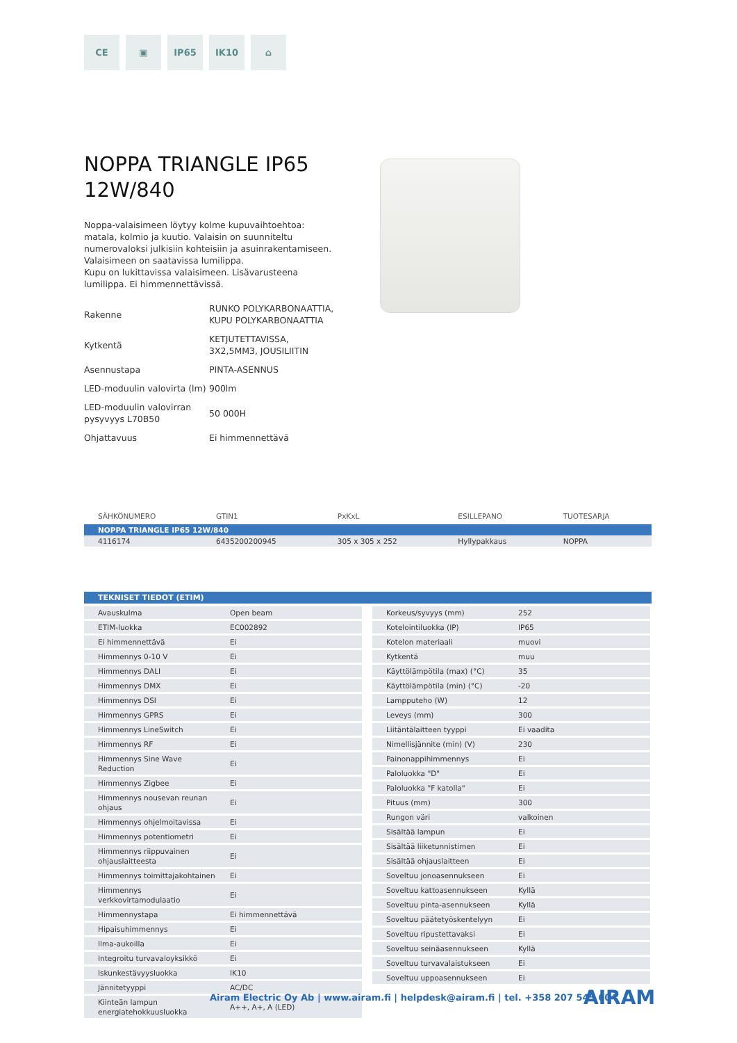CE ▣ IP65 IK10 ⌂
NOPPA TRIANGLE IP65
12W/840
Noppa-valaisimeen löytyy kolme kupuvaihtoehtoa: matala, kolmio ja kuutio. Valaisin on suunniteltu numerovaloksi julkisiin kohteisiin ja asuinrakentamiseen. Valaisimeen on saatavissa lumilippa.
Kupu on lukittavissa valaisimeen. Lisävarusteena lumilippa. Ei himmennettävissä.
| Rakenne | RUNKO POLYKARBONAATTIA, KUPU POLYKARBONAATTIA |
| Kytkentä | KETJUTETTAVISSA, 3X2,5MM3, JOUSILIITIN |
| Asennustapa | PINTA-ASENNUS |
| LED-moduulin valovirta (lm) | 900lm |
| LED-moduulin valovirran pysyvyys L70B50 | 50 000H |
| Ohjattavuus | Ei himmennettävä |
| SÄHKÖNUMERO | GTIN1 | PxKxL | ESILLEPANO | TUOTESARJA |
| --- | --- | --- | --- | --- |
| NOPPA TRIANGLE IP65 12W/840 | | | | |
| 4116174 | 6435200200945 | 305 x 305 x 252 | Hyllypakkaus | NOPPA |
TEKNISET TIEDOT (ETIM)
| Avauskulma | Open beam |
| ETIM-luokka | EC002892 |
| Ei himmennettävä | Ei |
| Himmennys 0-10 V | Ei |
| Himmennys DALI | Ei |
| Himmennys DMX | Ei |
| Himmennys DSI | Ei |
| Himmennys GPRS | Ei |
| Himmennys LineSwitch | Ei |
| Himmennys RF | Ei |
| Himmennys Sine Wave Reduction | Ei |
| Himmennys Zigbee | Ei |
| Himmennys nousevan reunan ohjaus | Ei |
| Himmennys ohjelmoitavissa | Ei |
| Himmennys potentiometri | Ei |
| Himmennys riippuvainen ohjauslaitteesta | Ei |
| Himmennys toimittajakohtainen | Ei |
| Himmennys verkkovirtamodulaatio | Ei |
| Himmennystapa | Ei himmennettävä |
| Hipaisuhimmennys | Ei |
| Ilma-aukoilla | Ei |
| Integroitu turvavaloyksikkö | Ei |
| Iskunkestävyysluokka | IK10 |
| Jännitetyyppi | AC/DC |
| Kiinteän lampun energiatehokkuusluokka | A++, A+, A (LED) |
| Korkeus/syvyys (mm) | 252 |
| Kotelointiluokka (IP) | IP65 |
| Kotelon materiaali | muovi |
| Kytkentä | muu |
| Käyttölämpötila (max) (°C) | 35 |
| Käyttölämpötila (min) (°C) | -20 |
| Lampputeho (W) | 12 |
| Leveys (mm) | 300 |
| Liitäntälaitteen tyyppi | Ei vaadita |
| Nimellisjännite (min) (V) | 230 |
| Painonappihimmennys | Ei |
| Paloluokka "D" | Ei |
| Paloluokka "F katolla" | Ei |
| Pituus (mm) | 300 |
| Rungon väri | valkoinen |
| Sisältää lampun | Ei |
| Sisältää liiketunnistimen | Ei |
| Sisältää ohjauslaitteen | Ei |
| Soveltuu jonoasennukseen | Ei |
| Soveltuu kattoasennukseen | Kyllä |
| Soveltuu pinta-asennukseen | Kyllä |
| Soveltuu päätetyöskentelyyn | Ei |
| Soveltuu ripustettavaksi | Ei |
| Soveltuu seinäasennukseen | Kyllä |
| Soveltuu turvavalaistukseen | Ei |
| Soveltuu uppoasennukseen | Ei |
Airam Electric Oy Ab | www.airam.fi | helpdesk@airam.fi | tel. +358 207 545 604
AIRAM